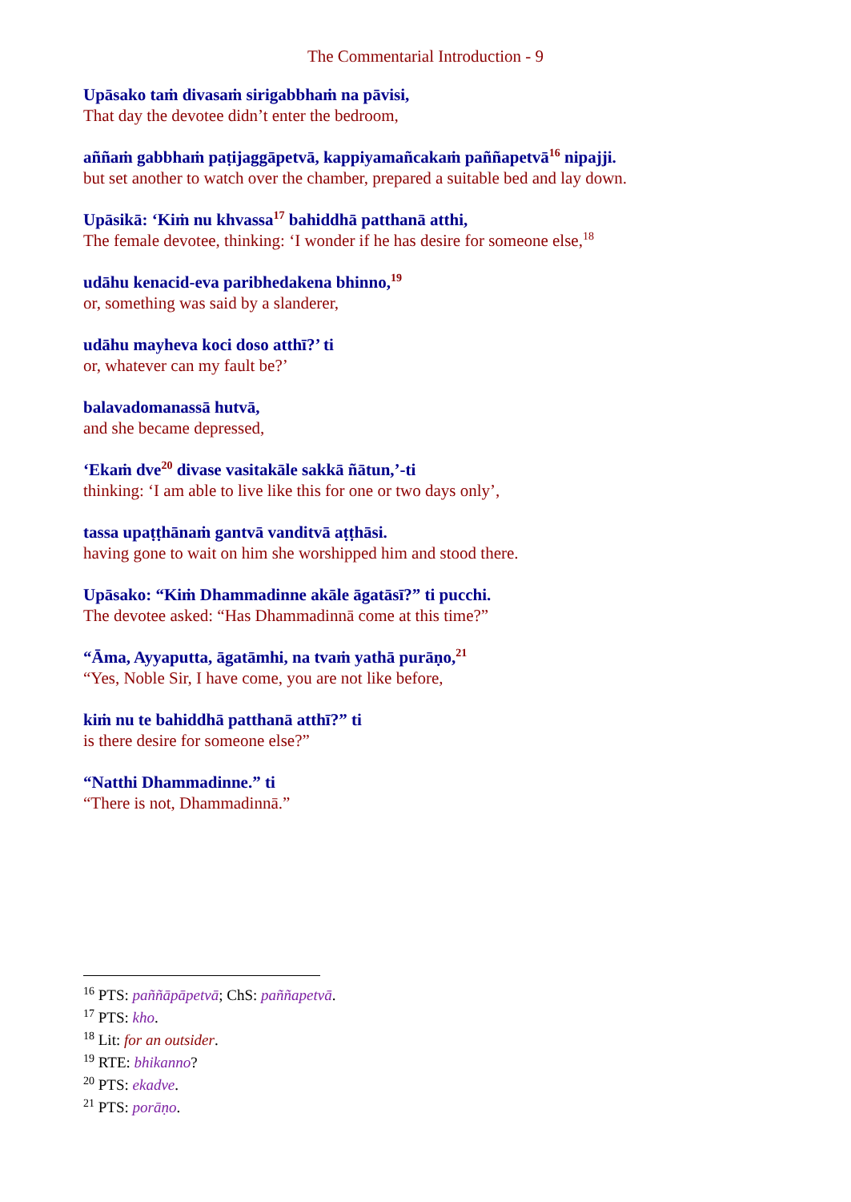The Commentarial Introduction - 9
Upāsako taṁ divasaṁ sirigabbhaṁ na pāvisi,
That day the devotee didn’t enter the bedroom,
aññaṁ gabbhaṁ paṭijaggāpetvā, kappiyamañcakaṁ paññapetvā<sup>16</sup> nipajji.
but set another to watch over the chamber, prepared a suitable bed and lay down.
Upāsikā: ‘Kiṁ nu khvassa<sup>17</sup> bahiddhā patthanā atthi,
The female devotee, thinking: ‘I wonder if he has desire for someone else,<sup>18</sup>
udāhu kenacid-eva paribhedakena bhinno,<sup>19</sup>
or, something was said by a slanderer,
udāhu mayheva koci doso atthī?’ ti
or, whatever can my fault be?’
balavadomanassā hutvā,
and she became depressed,
‘Ekaṁ dve<sup>20</sup> divase vasitakāle sakkā ñātun,’-ti
thinking: ‘I am able to live like this for one or two days only’,
tassa upaṭṭhānaṁ gantvā vanditvā aṭṭhāsi.
having gone to wait on him she worshipped him and stood there.
Upāsako: “Kiṁ Dhammadinne akāle āgatāsī?” ti pucchi.
The devotee asked: “Has Dhammadinnā come at this time?”
“Āma, Ayyaputta, āgatāmhi, na tvaṁ yathā purāṇo,<sup>21</sup>
“Yes, Noble Sir, I have come, you are not like before,
kiṁ nu te bahiddhā patthanā atthī?” ti
is there desire for someone else?”
“Natthi Dhammadinne.” ti
“There is not, Dhammadinnā.”
<sup>16</sup> PTS: paññāpāpetvā; ChS: paññapetvā.
<sup>17</sup> PTS: kho.
<sup>18</sup> Lit: for an outsider.
<sup>19</sup> RTE: bhikanno?
<sup>20</sup> PTS: ekadve.
<sup>21</sup> PTS: porāṇo.